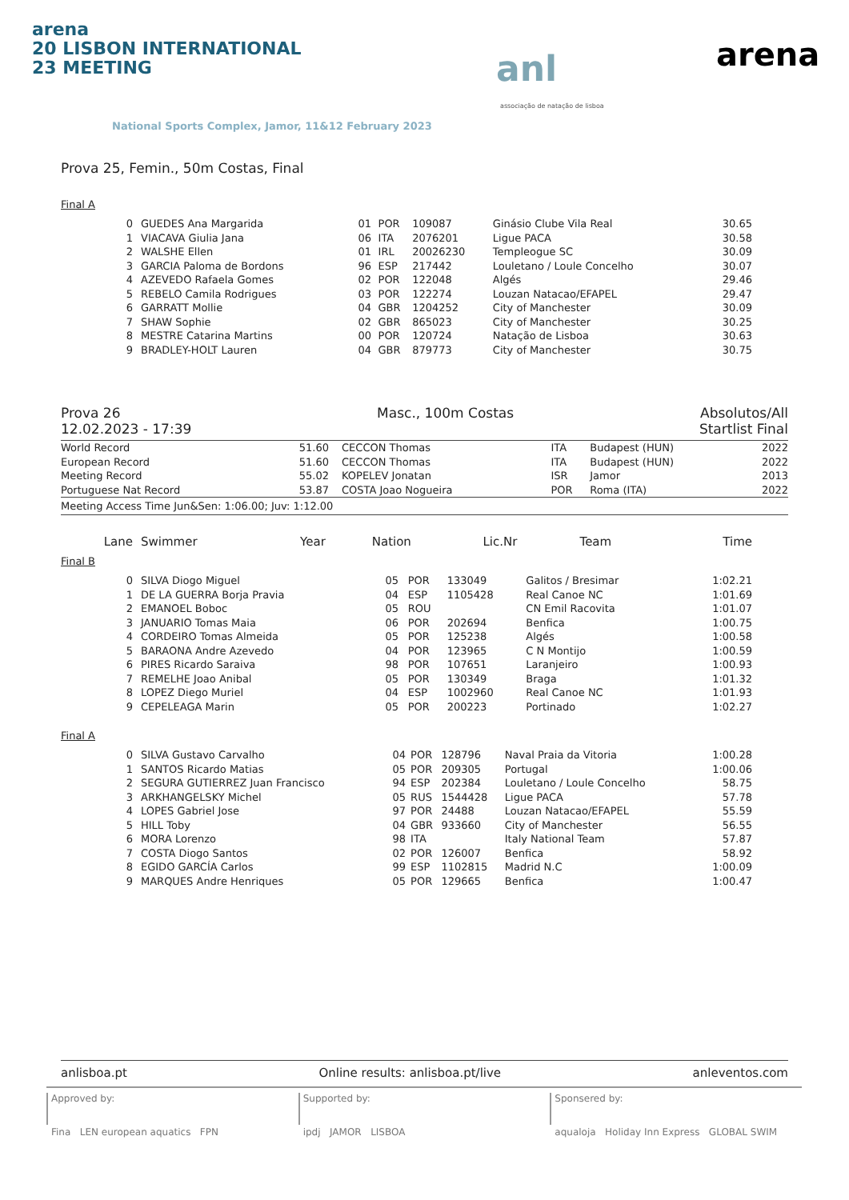arena
20 LISBON INTERNATIONAL
23 MEETING
National Sports Complex, Jamor, 11&12 February 2023
anl
associação de natação de lisboa
arena
Prova 25, Femin., 50m Costas, Final
Final A
| 0 | GUEDES Ana Margarida | 01 | POR | 109087 | Ginásio Clube Vila Real | 30.65 | |
| 1 | VIACAVA Giulia Jana | 06 | ITA | 2076201 | Ligue PACA | 30.58 | |
| 2 | WALSHE Ellen | 01 | IRL | 20026230 | Templeogue SC | 30.09 | |
| 3 | GARCIA Paloma de Bordons | 96 | ESP | 217442 | Louletano / Loule Concelho | 30.07 | |
| 4 | AZEVEDO Rafaela Gomes | 02 | POR | 122048 | Algés | 29.46 | |
| 5 | REBELO Camila Rodrigues | 03 | POR | 122274 | Louzan Natacao/EFAPEL | 29.47 | |
| 6 | GARRATT Mollie | 04 | GBR | 1204252 | City of Manchester | 30.09 | |
| 7 | SHAW Sophie | 02 | GBR | 865023 | City of Manchester | 30.25 | |
| 8 | MESTRE Catarina Martins | 00 | POR | 120724 | Natação de Lisboa | 30.63 | |
| 9 | BRADLEY-HOLT Lauren | 04 | GBR | 879773 | City of Manchester | 30.75 | |
Prova 26
12.02.2023 - 17:39
Masc., 100m Costas Absolutos/All
Startlist Final
| World Record | 51.60 | CECCON Thomas | ITA | Budapest (HUN) | 2022 |
| European Record | 51.60 | CECCON Thomas | ITA | Budapest (HUN) | 2022 |
| Meeting Record | 55.02 | KOPELEV Jonatan | ISR | Jamor | 2013 |
| Portuguese Nat Record | 53.87 | COSTA Joao Nogueira | POR | Roma (ITA) | 2022 |
Meeting Access Time Jun&Sen: 1:06.00; Juv: 1:12.00
| Lane | Swimmer | Year | Nation | Lic.Nr | Team | Time | |
| --- | --- | --- | --- | --- | --- | --- | --- |
Final B
| 0 | SILVA Diogo Miguel | 05 | POR | 133049 | Galitos / Bresimar | 1:02.21 | |
| 1 | DE LA GUERRA Borja Pravia | 04 | ESP | 1105428 | Real Canoe NC | 1:01.69 | |
| 2 | EMANOEL Boboc | 05 | ROU | | CN Emil Racovita | 1:01.07 | |
| 3 | JANUARIO Tomas Maia | 06 | POR | 202694 | Benfica | 1:00.75 | |
| 4 | CORDEIRO Tomas Almeida | 05 | POR | 125238 | Algés | 1:00.58 | |
| 5 | BARAONA Andre Azevedo | 04 | POR | 123965 | C N Montijo | 1:00.59 | |
| 6 | PIRES Ricardo Saraiva | 98 | POR | 107651 | Laranjeiro | 1:00.93 | |
| 7 | REMELHE Joao Anibal | 05 | POR | 130349 | Braga | 1:01.32 | |
| 8 | LOPEZ Diego Muriel | 04 | ESP | 1002960 | Real Canoe NC | 1:01.93 | |
| 9 | CEPELEAGA Marin | 05 | POR | 200223 | Portinado | 1:02.27 | |
Final A
| 0 | SILVA Gustavo Carvalho | 04 | POR | 128796 | Naval Praia da Vitoria | 1:00.28 | |
| 1 | SANTOS Ricardo Matias | 05 | POR | 209305 | Portugal | 1:00.06 | |
| 2 | SEGURA GUTIERREZ Juan Francisco | 94 | ESP | 202384 | Louletano / Loule Concelho | 58.75 | |
| 3 | ARKHANGELSKY Michel | 05 | RUS | 1544428 | Ligue PACA | 57.78 | |
| 4 | LOPES Gabriel Jose | 97 | POR | 24488 | Louzan Natacao/EFAPEL | 55.59 | |
| 5 | HILL Toby | 04 | GBR | 933660 | City of Manchester | 56.55 | |
| 6 | MORA Lorenzo | 98 | ITA | | Italy National Team | 57.87 | |
| 7 | COSTA Diogo Santos | 02 | POR | 126007 | Benfica | 58.92 | |
| 8 | EGIDO GARCÍA Carlos | 99 | ESP | 1102815 | Madrid N.C | 1:00.09 | |
| 9 | MARQUES Andre Henriques | 05 | POR | 129665 | Benfica | 1:00.47 | |
anlisboa.pt Online results: anlisboa.pt/live anleventos.com
Approved by:
Fina LEN european aquatics FPN
Supported by:
ipdj JAMOR LISBOA
Sponsered by:
aqualoja Holiday Inn Express GLOBAL SWIM